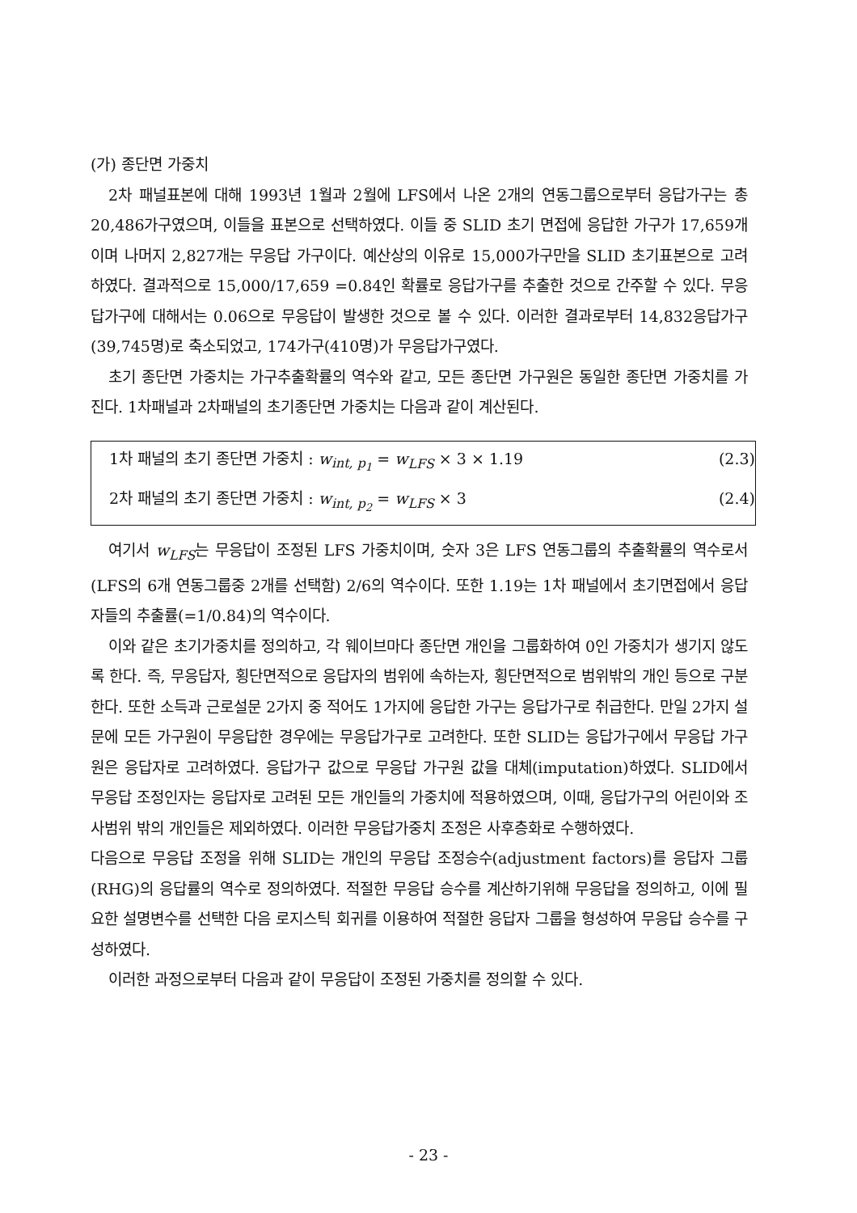(가) 종단면 가중치
2차 패널표본에 대해 1993년 1월과 2월에 LFS에서 나온 2개의 연동그룹으로부터 응답가구는 총 20,486가구였으며, 이들을 표본으로 선택하였다. 이들 중 SLID 초기 면접에 응답한 가구가 17,659개이며 나머지 2,827개는 무응답 가구이다. 예산상의 이유로 15,000가구만을 SLID 초기표본으로 고려하였다. 결과적으로 15,000/17,659 =0.84인 확률로 응답가구를 추출한 것으로 간주할 수 있다. 무응답가구에 대해서는 0.06으로 무응답이 발생한 것으로 볼 수 있다. 이러한 결과로부터 14,832응답가구(39,745명)로 축소되었고, 174가구(410명)가 무응답가구였다.
초기 종단면 가중치는 가구추출확률의 역수와 같고, 모든 종단면 가구원은 동일한 종단면 가중치를 가진다. 1차패널과 2차패널의 초기종단면 가중치는 다음과 같이 계산된다.
1차 패널의 초기 종단면 가중치 : w<sub>int, p<sub>1</sub></sub> = w<sub>LFS</sub> × 3 × 1.19 (2.3)
2차 패널의 초기 종단면 가중치 : w<sub>int, p<sub>2</sub></sub> = w<sub>LFS</sub> × 3 (2.4)
여기서 w<sub>LFS</sub>는 무응답이 조정된 LFS 가중치이며, 숫자 3은 LFS 연동그룹의 추출확률의 역수로서 (LFS의 6개 연동그룹중 2개를 선택함) 2/6의 역수이다. 또한 1.19는 1차 패널에서 초기면접에서 응답자들의 추출률(=1/0.84)의 역수이다.
이와 같은 초기가중치를 정의하고, 각 웨이브마다 종단면 개인을 그룹화하여 0인 가중치가 생기지 않도록 한다. 즉, 무응답자, 횡단면적으로 응답자의 범위에 속하는자, 횡단면적으로 범위밖의 개인 등으로 구분한다. 또한 소득과 근로설문 2가지 중 적어도 1가지에 응답한 가구는 응답가구로 취급한다. 만일 2가지 설문에 모든 가구원이 무응답한 경우에는 무응답가구로 고려한다. 또한 SLID는 응답가구에서 무응답 가구원은 응답자로 고려하였다. 응답가구 값으로 무응답 가구원 값을 대체(imputation)하였다. SLID에서 무응답 조정인자는 응답자로 고려된 모든 개인들의 가중치에 적용하였으며, 이때, 응답가구의 어린이와 조사범위 밖의 개인들은 제외하였다. 이러한 무응답가중치 조정은 사후층화로 수행하였다.
다음으로 무응답 조정을 위해 SLID는 개인의 무응답 조정승수(adjustment factors)를 응답자 그룹(RHG)의 응답률의 역수로 정의하였다. 적절한 무응답 승수를 계산하기위해 무응답을 정의하고, 이에 필요한 설명변수를 선택한 다음 로지스틱 회귀를 이용하여 적절한 응답자 그룹을 형성하여 무응답 승수를 구성하였다.
이러한 과정으로부터 다음과 같이 무응답이 조정된 가중치를 정의할 수 있다.
- 23 -